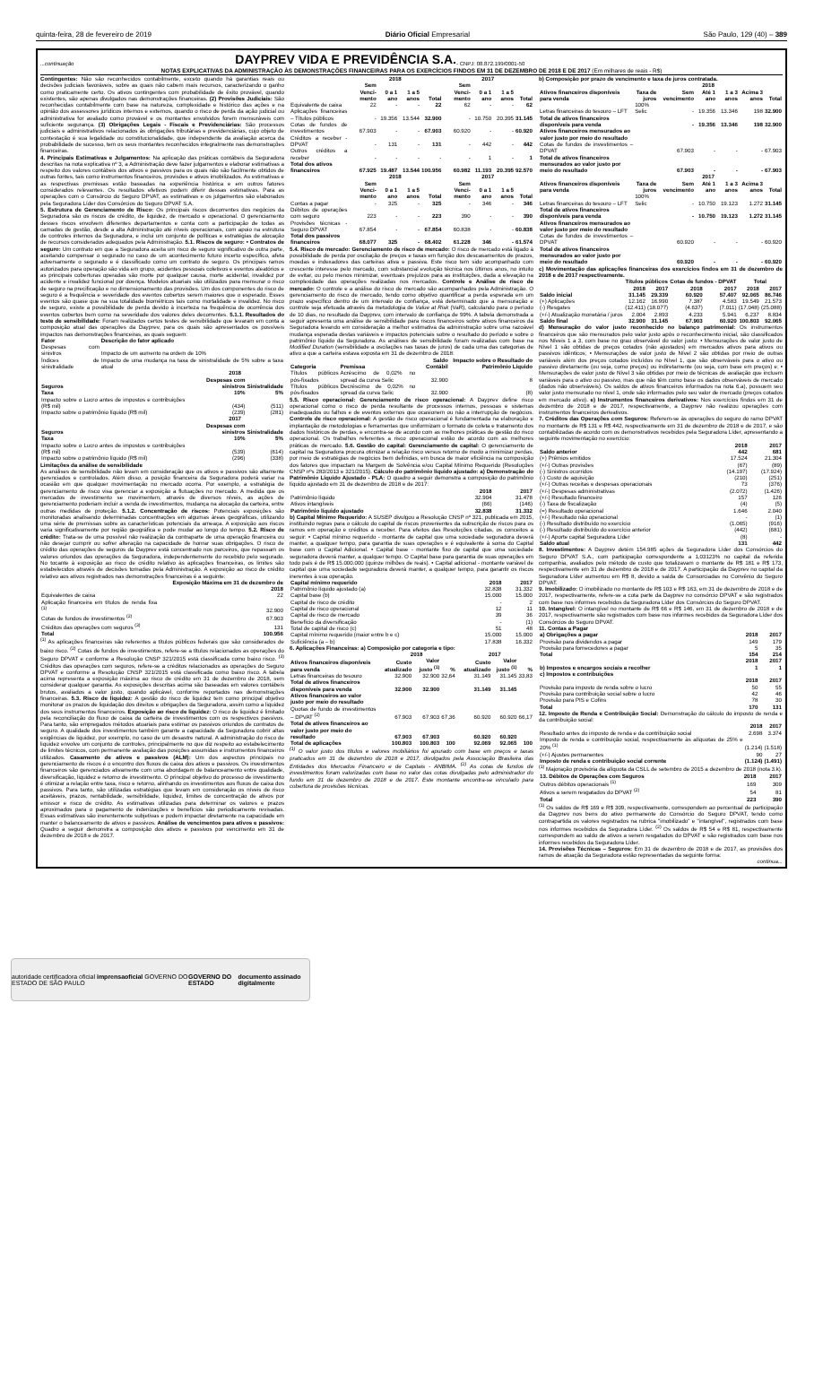quinta-feira, 28 de fevereiro de 2019 Diário Oficial Empresarial São Paulo, 129 (40) – 389
...continuação
DAYPREV VIDA E PREVIDÊNCIA S.A.
- CNPJ: 08.872.199/0001-50
NOTAS EXPLICATIVAS DA ADMINISTRAÇÃO ÀS DEMONSTRAÇÕES FINANCEIRAS PARA OS EXERCÍCIOS FINDOS EM 31 DE DEZEMBRO DE 2018 E DE 2017 (Em milhares de reais - R$)
Contingentes: Não são reconhecidos contabilmente, exceto quando há garantias reais ou decisões judiciais favoráveis, sobre as quais não cabem mais recursos, caracterizando o ganho como praticamente certo. Os ativos contingentes com probabilidade de êxito provável, quando existentes, são apenas divulgados nas demonstrações financeiras. (2) Provisões Judiciais: São reconhecidas contabilmente com base na natureza, complexidade e histórico das ações e na opinião dos assessores jurídicos internos e externos, quando o risco de perda da ação judicial ou administrativa for avaliado como provável e os montantes envolvidos forem mensuráveis com suficiente segurança. (3) Obrigações Legais - Fiscais e Previdenciárias: São processos judiciais e administrativos relacionados às obrigações tributárias e previdenciárias, cujo objeto de contestação é sua legalidade ou constitucionalidade, que independente da avaliação acerca da probabilidade de sucesso, tem os seus montantes reconhecidos integralmente nas demonstrações financeiras.
4. Principais Estimativas e Julgamentos: Na aplicação das práticas contábeis da Seguradora descritas na nota explicativa nº 3, a Administração deve fazer julgamentos e elaborar estimativas a respeito dos valores contábeis dos ativos e passivos para os quais não são facilmente obtidos de outras fontes, tais como instrumentos financeiros, provisões e ativos imobilizados. As estimativas e as respectivas premissas estão baseadas na experiência histórica e em outros fatores considerados relevantes. Os resultados efetivos podem diferir dessas estimativas. Para as operações com o Consórcio do Seguro DPVAT, as estimativas e os julgamentos são elaborados pela Seguradora Líder dos Consórcios do Seguro DPVAT S.A.
5. Estrutura de Gerenciamento de Risco: Os principais riscos decorrentes dos negócios da Seguradora são os riscos de crédito, de liquidez, de mercado e operacional. O gerenciamento desses riscos envolvem diferentes departamentos e conta com a participação de todas as camadas de gestão, desde a alta Administração até níveis operacionais, com apoio na estrutura de controles internos da Seguradora, e inclui um conjunto de políticas e estratégias de alocação de recursos considerados adequados pela Administração. 5.1. Riscos de seguro: • Contratos de seguro: Um contrato em que a Seguradora aceita um risco de seguro significativo de outra parte, aceitando compensar o segurado no caso de um acontecimento futuro incerto específico, afeta adversamente o segurado e é classificado como um contrato de seguro. Os principais ramos autorizados para operação são vida em grupo, acidentes pessoais coletivos e eventos aleatórios e as principais coberturas operadas são morte por qualquer causa, morte acidental, invalidez por acidente e invalidez funcional por doença. Modelos atuariais são utilizados para mensurar o risco de seguro na precificação e no dimensionamento das provisões. Um dos componentes do risco de seguro é a frequência e severidade dos eventos cobertos serem maiores que o esperado. Esses eventos são quase que na sua totalidade biométricos tais como mortalidade e invalidez. No risco de seguro, existe a possibilidade de perda devido à incerteza na frequência de ocorrência dos eventos cobertos bem como na severidade dos valores deles decorrentes. 5.1.1. Resultados do teste de sensibilidade: Foram realizados certos testes de sensibilidade que levaram em conta a composição atual das operações da Dayprev, para os quais são apresentados os possíveis impactos nas demonstrações financeiras, as quais seguem:
| Fator | Descrição do fator aplicado |
| --- | --- |
| Despesas com sinistros | Impacto de um aumento na ordem de 10% |
| Índices de sinistralidade | Impacto de uma mudança na taxa de sinistralidade de 5% sobre a taxa atual |
| | 2018 | |
| --- | --- | --- |
| Seguros | Despesas com sinistros | Sinistralidade |
| Taxa | 10% | 5% |
| Impacto sobre o Lucro antes de impostos e contribuições (R$ mil) | (434) | (511) |
| Impacto sobre o patrimônio líquido (R$ mil) | (239) | (281) |
| | 2017 | |
| Seguros | Despesas com sinistros | Sinistralidade |
| Taxa | 10% | 5% |
| Impacto sobre o Lucro antes de impostos e contribuições (R$ mil) | (539) | (614) |
| Impacto sobre o patrimônio líquido (R$ mil) | (296) | (338) |
Limitações da análise de sensibilidade
As análises de sensibilidade não levam em consideração que os ativos e passivos são altamente gerenciados e controlados. Além disso, a posição financeira da Seguradora poderá variar na ocasião em que qualquer movimentação no mercado ocorra. Por exemplo, a estratégia de gerenciamento de risco visa gerenciar a exposição a flutuações no mercado. A medida que os mercados de investimento se movimentem, através de diversos níveis, as ações de gerenciamento poderiam incluir a venda de investimentos, mudança na alocação da carteira, entre outras medidas de proteção. 5.1.2. Concentração de riscos: Potenciais exposições são monitoradas analisando determinadas concentrações em algumas áreas geográficas, utilizando uma série de premissas sobre as características potenciais da ameaça. A exposição aos riscos varia significativamente por região geográfica e pode mudar ao longo do tempo. 5.2. Risco de crédito: Trata-se de uma possível não realização da contraparte de uma operação financeira ou não desejar cumprir ou sofrer alteração na capacidade de honrar suas obrigações. O risco de crédito das operações de seguros da Dayprev está concentrado nos parceiros, que repassam os valores oriundos das operações da Seguradora, independentemente do recebido pelo segurado. No tocante à exposição ao risco de crédito relativo às aplicações financeiras, os limites são estabelecidos através de decisões tomadas pela Administração. A exposição ao risco de crédito relativo aos ativos registrados nas demonstrações financeiras é a seguinte:
| | Exposição Máxima em 31 de dezembro de 2018 |
| --- | --- |
| Equivalentes de caixa | 22 |
| Aplicação financeira em títulos de renda fixa <sup>(1)</sup> | 32.900 |
| Cotas de fundos de investimentos <sup>(2)</sup> | 67.903 |
| Créditos das operações com seguros <sup>(3)</sup> | 131 |
| Total | 100.956 |
<sup>(1)</sup> As aplicações financeiras são referentes a títulos públicos federais que são considerados de baixo risco. <sup>(2)</sup> Cotas de fundos de investimentos, refere-se a títulos relacionados as operações do Seguro DPVAT e conforme a Resolução CNSP 321/2015 está classificada como baixo risco. <sup>(3)</sup> Créditos das operações com seguros, refere-se a créditos relacionados as operações do Seguro DPVAT e conforme a Resolução CNSP 321/2015 está classificada como baixo risco. A tabela acima representa a exposição máxima ao risco de crédito em 31 de dezembro de 2018, sem considerar qualquer garantia. As exposições descritas acima são baseadas em valores contábeis brutos, avaliados a valor justo, quando aplicável, conforme reportados nas demonstrações financeiras. 5.3. Risco de liquidez: A gestão do risco de liquidez tem como principal objetivo monitorar os prazos de liquidação dos direitos e obrigações da Seguradora, assim como a liquidez dos seus instrumentos financeiros. Exposição ao risco de liquidez: O risco de liquidez é limitado pela reconciliação do fluxo de caixa da carteira de investimentos com os respectivos passivos. Para tanto, são empregados métodos atuariais para estimar os passivos oriundos de contratos de seguro. A qualidade dos investimentos também garante a capacidade da Seguradora cobrir altas exigências de liquidez, por exemplo, no caso de um desastre natural. A administração do risco de liquidez envolve um conjunto de controles, principalmente no que diz respeito ao estabelecimento de limites técnicos, com permanente avaliação das posições assumidas e instrumentos financeiros utilizados. Casamento de ativos e passivos (ALM): Um dos aspectos principais no gerenciamento de riscos é o encontro dos fluxos de caixa dos ativos e passivos. Os investimentos financeiros são gerenciados ativamente com uma abordagem de balanceamento entre qualidade, diversificação, liquidez e retorno de investimento. O principal objetivo do processo de investimento é otimizar a relação entre taxa, risco e retorno, alinhando os investimentos aos fluxos de caixa dos passivos. Para tanto, são utilizadas estratégias que levam em consideração os níveis de risco aceitáveis, prazos, rentabilidade, sensibilidade, liquidez, limites de concentração de ativos por emissor e risco de crédito. As estimativas utilizadas para determinar os valores e prazos aproximados para o pagamento de indenizações e benefícios são periodicamente revisadas. Essas estimativas são inerentemente subjetivas e podem impactar diretamente na capacidade em manter o balanceamento de ativos e passivos. Análise de vencimentos para ativos e passivos: Quadro a seguir demonstra a composição dos ativos e passivos por vencimento em 31 de dezembro de 2018 e de 2017.
| | 2018 | | | | 2017 | | | |
| --- | --- | --- | --- | --- | --- | --- | --- | --- |
| | Sem Venci-mento | 0 a 1 ano | 1 a 5 anos | Total | Sem Venci-mento | 0 a 1 ano | 1 a 5 anos | Total |
| Equivalente de caixa | 22 | - | - | 22 | 62 | - | - | 62 |
| Aplicações financeiras – Títulos públicos | - | 19.356 | 13.544 | 32.900 | - | 10.750 | 20.395 | 31.145 |
| Cotas de fundos de investimentos | 67.903 | - | - | 67.903 | 60.920 | - | - | 60.920 |
| Créditos a receber - DPVAT | - | 131 | - | 131 | - | 442 | - | 442 |
| Outros créditos a receber | - | - | - | - | - | 1 | - | 1 |
| Total dos ativos financeiros | 67.925 | 19.487 | 13.544 | 100.956 | 60.982 | 11.193 | 20.395 | 92.570 |
| | 2018 | | | | 2017 | | | |
| | Sem Venci-mento | 0 a 1 ano | 1 a 5 anos | Total | Sem Venci-mento | 0 a 1 ano | 1 a 5 anos | Total |
| Contas a pagar | - | 325 | - | 325 | - | 346 | - | 346 |
| Débitos de operações com seguro | 223 | - | - | 223 | 390 | - | - | 390 |
| Provisões técnicas - Seguro DPVAT | 67.854 | - | - | 67.854 | 60.838 | - | - | 60.838 |
| Total dos passivos financeiros | 68.077 | 325 | - | 68.402 | 61.228 | 346 | - | 61.574 |
5.4. Risco de mercado: Gerenciamento de risco de mercado: O risco de mercado está ligado à possibilidade de perda por oscilação de preços e taxas em função dos descasamentos de prazos, moedas e indexadores das carteiras ativa e passiva. Este risco tem sido acompanhado com crescente interesse pelo mercado, com substancial evolução técnica nos últimos anos, no intuito de evitar, ou pelo menos minimizar, eventuais prejuízos para as instituições, dada a elevação na complexidade das operações realizadas nos mercados. Controle e Análise de risco de mercado: O controle e a análise do risco de mercado são acompanhados pela Administração. O gerenciamento do risco de mercado, tendo como objetivo quantificar a perda esperada em um prazo específico dentro de um intervalo de confiança, está determinado que a mensuração e controle seja efetuada através da metodologia de Value at Risk (VaR), calculando para o período de 10 dias, no resultado da Dayprev, com intervalo de confiança de 99%. A tabela demonstrada a seguir apresenta uma análise de sensibilidade para riscos financeiros sobre ativos financeiros da Seguradora levando em consideração a melhor estimativa da administração sobre uma razoável mudança esperada destas variáveis e impactos potenciais sobre o resultado do período e sobre o patrimônio líquido da Seguradora. As análises de sensibilidade foram realizadas com base na Modified Duration (sensibilidade a oscilações nas taxas de juros) de cada uma das categorias de ativo a que a carteira estava exposta em 31 de dezembro de 2018:
| Categoria | Premissa | Saldo Contábil | Impacto sobre o Resultado do Patrimônio Líquido |
| --- | --- | --- | --- |
| Títulos públicos pós-fixados | Acréscimo de 0,02% no spread da curva Selic | 32.900 | 8 |
| Títulos públicos pós-fixados | Decréscimo de 0,02% no spread da curva Selic | 32.900 | (8) |
5.5. Risco operacional: Gerenciamento de risco operacional: A Dayprev define risco operacional como o risco de perda resultante de processos internos, pessoas e sistemas inadequados ou falhos e de eventos externos que ocasionem ou não a interrupção de negócios. Controle de risco operacional: A gestão de risco operacional é fundamentada na elaboração e implantação de metodologias e ferramentas que uniformizam o formato de coleta e tratamento dos dados históricos de perdas, e encontra-se de acordo com as melhores práticas de gestão do risco operacional. Os trabalhos referentes a risco operacional estão de acordo com as melhores práticas de mercado. 5.6. Gestão do capital: Gerenciamento de capital: O gerenciamento de capital na Seguradora procura otimizar a relação risco versus retorno de modo a minimizar perdas, por meio de estratégias de negócios bem definidas, em busca de maior eficiência na composição dos fatores que impactam na Margem de Solvência e/ou Capital Mínimo Requerido (Resoluções CNSP nºs 283/2013 e 321/2015). Cálculo do patrimônio líquido ajustado: a) Demonstração do Patrimônio Líquido Ajustado - PLA: O quadro a seguir demonstra a composição do patrimônio líquido ajustado em 31 de dezembro de 2018 e de 2017:
| | 2018 | 2017 |
| --- | --- | --- |
| Patrimônio líquido | 32.904 | 31.478 |
| Ativos intangíveis | (66) | (146) |
| Patrimônio líquido ajustado | 32.838 | 31.332 |
b) Capital Mínimo Requerido: A SUSEP divulgou a Resolução CNSP nº 321, publicada em 2015, instituindo regras para o cálculo do capital de riscos provenientes da subscrição de riscos para os ramos em operação e créditos a receber. Para efeitos das Resoluções citadas, os conceitos a seguir: • Capital mínimo requerido - montante de capital que uma sociedade seguradora deverá manter, a qualquer tempo, para garantia de suas operações e é equivalente à soma do Capital base com o Capital Adicional. • Capital base - montante fixo de capital que uma sociedade seguradora deverá manter, a qualquer tempo. O Capital base para garantia de suas operações em todo país é de R$ 15.000.000 (quinze milhões de reais). • Capital adicional - montante variável de capital que uma sociedade seguradora deverá manter, a qualquer tempo, para garantir os riscos inerentes à sua operação.
| Capital mínimo requerido | 2018 | 2017 |
| --- | --- | --- |
| Patrimônio líquido ajustado (a) | 32.838 | 31.332 |
| Capital base (b) | 15.000 | 15.000 |
| Capital de risco de crédito | - | 2 |
| Capital de risco operacional | 12 | 11 |
| Capital de risco de mercado | 39 | 36 |
| Benefício da diversificação | - | (1) |
| Total de capital de risco (c) | 51 | 48 |
| Capital mínimo requerido (maior entre b e c) | 15.000 | 15.000 |
| Suficiência (a – b) | 17.838 | 16.332 |
6. Aplicações Financeiras: a) Composição por categoria e tipo:
| | 2018 | | | 2017 | | |
| --- | --- | --- | --- | --- | --- | --- |
| Ativos financeiros disponíveis para venda | Custo atualizado | Valor justo <sup>(1)</sup> | % | Custo atualizado | Valor justo <sup>(1)</sup> | % |
| Letras financeiras do tesouro | 32.900 | 32.900 | 32,64 | 31.149 | 31.145 | 33,83 |
| Total de ativos financeiros disponíveis para venda | 32.900 | 32.900 | | 31.149 | 31.145 | |
| Ativos financeiros ao valor justo por meio do resultado | | | | | | |
| Quotas de fundo de investimentos – DPVAT <sup>(2)</sup> | 67.903 | 67.903 | 67,36 | 60.920 | 60.920 | 66,17 |
| Total de ativos financeiros ao valor justo por meio do resultado | 67.903 | 67.903 | | 60.920 | 60.920 | |
| Total de aplicações | 100.803 | 100.803 | 100 | 92.069 | 92.065 | 100 |
<sup>(1)</sup> O valor justo dos títulos e valores mobiliários foi apurado com base em preços e taxas praticados em 31 de dezembro de 2018 e 2017, divulgados pela Associação Brasileira das Entidades dos Mercados Financeiro e de Capitais - ANBIMA. <sup>(2)</sup> As cotas de fundos de investimentos foram valorizadas com base no valor das cotas divulgadas pelo administrador do fundo em 31 de dezembro de 2018 e de 2017. Este montante encontra-se vinculado para cobertura de provisões técnicas.
b) Composição por prazo de vencimento e taxa de juros contratada.
| | 2018 | | | | | |
| --- | --- | --- | --- | --- | --- | --- |
| Ativos financeiros disponíveis para venda | Taxa de juros | Sem vencimento | Até 1 ano | 1 a 3 anos | Acima 3 anos | Total |
| Letras financeiras do tesouro – LFT | 100% Selic | - | 19.356 | 13.346 | 198 | 32.900 |
| Total de ativos financeiros disponíveis para venda | | - | 19.356 | 13.346 | 198 | 32.900 |
| Ativos financeiros mensurados ao valor justo por meio do resultado | | | | | | |
| Cotas de fundos de investimentos – DPVAT | | 67.903 | - | - | - | 67.903 |
| Total de ativos financeiros mensurados ao valor justo por meio do resultado | | 67.903 | - | - | - | 67.903 |
| | 2017 | | | | | |
| Ativos financeiros disponíveis para venda | Taxa de juros | Sem vencimento | Até 1 ano | 1 a 3 anos | Acima 3 anos | Total |
| Letras financeiras do tesouro – LFT | 100% Selic | - | 10.750 | 19.123 | 1.272 | 31.145 |
| Total de ativos financeiros disponíveis para venda | | - | 10.750 | 19.123 | 1.272 | 31.145 |
| Ativos financeiros mensurados ao valor justo por meio do resultado | | | | | | |
| Cotas de fundos de investimentos – DPVAT | | 60.920 | - | - | - | 60.920 |
| Total de ativos financeiros mensurados ao valor justo por meio do resultado | | 60.920 | - | - | - | 60.920 |
c) Movimentação das aplicações financeiras dos exercícios findos em 31 de dezembro de 2018 e de 2017 respectivamente.
| | Títulos públicos | | Cotas de fundos - DPVAT | | Total | |
| --- | --- | --- | --- | --- | --- | --- |
| | 2018 | 2017 | 2018 | 2017 | 2018 | 2017 |
| Saldo inicial | 31.145 | 29.339 | 60.920 | 57.407 | 92.065 | 86.746 |
| (+) Aplicações | 12.162 | 16.990 | 7.387 | 4.583 | 19.549 | 21.573 |
| (-) Resgates | (12.411) | (18.077) | (4.637) | (7.011) | (17.048) | (25.088) |
| (+/-) Atualização monetária / juros | 2.004 | 2.893 | 4.233 | 5.941 | 6.237 | 8.834 |
| Saldo final | 32.900 | 31.145 | 67.903 | 60.920 | 100.803 | 92.065 |
d) Mensuração do valor justo reconhecido no balanço patrimonial: Os instrumentos financeiros que são mensurados pelo valor justo após o reconhecimento inicial, são classificados nos Níveis 1 a 3, com base no grau observável do valor justo: • Mensurações de valor justo de Nível 1 são obtidas de preços cotados (não ajustados) em mercados ativos para ativos ou passivos idênticos; • Mensurações de valor justo de Nível 2 são obtidas por meio de outras variáveis além dos preços cotados incluídos no Nível 1, que são observáveis para o ativo ou passivo diretamente (ou seja, como preços) ou indiretamente (ou seja, com base em preços) e; • Mensurações de valor justo de Nível 3 são obtidas por meio de técnicas de avaliação que incluem variáveis para o ativo ou passivo, mas que não têm como base os dados observáveis de mercado (dados não observáveis). Os saldos de ativos financeiros informados na nota 6.a), possuem seu valor justo mensurado no nível 1, onde são informados pelo seu valor de mercado (preços cotados em mercado ativo). e) Instrumentos financeiros derivativos: Nos exercícios findos em 31 de dezembro de 2018 e de 2017, respectivamente, a Dayprev não realizou operações com instrumentos financeiros derivativos.
7. Créditos das Operações com Seguros: Referem-se às operações do seguro do ramo DPVAT no montante de R$ 131 e R$ 442, respectivamente em 31 de dezembro de 2018 e de 2017, e são contabilizadas de acordo com os demonstrativos recebidos pela Seguradora Líder, apresentando a seguinte movimentação no exercício:
| | 2018 | 2017 |
| --- | --- | --- |
| Saldo anterior | 442 | 681 |
| (+) Prêmios emitidos | 17.524 | 21.304 |
| (+/-) Outras provisões | (67) | (89) |
| (-) Sinistros ocorridos | (14.197) | (17.924) |
| (-) Custo de aquisição | (210) | (251) |
| (+/-) Outras receitas e despesas operacionais | 73 | (376) |
| (+/-) Despesas administrativas | (2.072) | (1.426) |
| (+/-) Resultado financeiro | 157 | 126 |
| (-) Taxa de fiscalização | (4) | (5) |
| (=) Resultado operacional | 1.646 | 2.040 |
| (+/-) Resultado não operacional | - | (1) |
| (-) Resultado distribuído no exercício | (1.065) | (916) |
| (-) Resultado distribuído do exercício anterior | (442) | (681) |
| (+/-) Aporte capital Seguradora Líder | (8) | - |
| Saldo atual | 131 | 442 |
8. Investimentos: A Dayprev detém 154.985 ações da Seguradora Líder dos Consórcios do Seguro DPVAT S.A., com participação correspondente a 1,03123% no capital da referida companhia, avaliados pelo método de custo que totalizavam o montante de R$ 181 e R$ 173, respectivamente em 31 de dezembro de 2018 e de 2017. A participação da Dayprev no capital da Seguradora Líder aumentou em R$ 8, devido a saída de Consorciadas no Convênio do Seguro DPVAT.
9. Imobilizado: O imobilizado no montante de R$ 103 e R$ 163, em 31 de dezembro de 2018 e de 2017, respectivamente, refere-se a cota parte da Dayprev no consórcio DPVAT e são registrados com base nos informes recebidos da Seguradora Líder dos Consórcios do Seguro DPVAT.
10. Intangível: O intangível no montante de R$ 66 e R$ 146, em 31 de dezembro de 2018 e de 2017, respectivamente são registrados com base nos informes recebidos da Seguradora Líder dos Consórcios do Seguro DPVAT.
11. Contas a Pagar
| a) Obrigações a pagar | 2018 | 2017 |
| --- | --- | --- |
| Provisão para dividendos a pagar | 149 | 179 |
| Provisão para fornecedores a pagar | 5 | 35 |
| Total | 154 | 214 |
| | 2018 | 2017 |
| b) Impostos e encargos sociais a recolher | 1 | 1 |
| c) Impostos e contribuições | | |
| | 2018 | 2017 |
| Provisão para imposto de renda sobre o lucro | 50 | 55 |
| Provisão para contribuição social sobre o lucro | 42 | 46 |
| Provisão para PIS e Cofins | 78 | 30 |
| Total | 170 | 131 |
12. Imposto de Renda e Contribuição Social: Demonstração do cálculo do imposto de renda e da contribuição social:
| | 2018 | 2017 |
| --- | --- | --- |
| Resultado antes do imposto de renda e da contribuição social | 2.698 | 3.374 |
| Imposto de renda e contribuição social, respectivamente às alíquotas de 25% e 20% <sup>(1)</sup> | (1.214) | (1.518) |
| (+/-) Ajustes permanentes | 90 | 27 |
| Imposto de renda e contribuição social corrente | (1.124) | (1.491) |
<sup>(1)</sup> Majoração provisória da alíquota da CSLL de setembro de 2015 a dezembro de 2018 (nota 3.k).
| 13. Débitos de Operações com Seguros | 2018 | 2017 |
| --- | --- | --- |
| Outros débitos operacionais <sup>(1)</sup> | 169 | 309 |
| Ativos a serem resgatados do DPVAT <sup>(2)</sup> | 54 | 81 |
| Total | 223 | 390 |
<sup>(1)</sup> Os saldos de R$ 169 e R$ 309, respectivamente, correspondem ao percentual de participação da Dayprev nos bens do ativo permanente do Consórcio do Seguro DPVAT, tendo como contrapartida os valores registrados na rubrica "imobilizado" e "intangível", registrados com base nos informes recebidos da Seguradora Líder. <sup>(2)</sup> Os saldos de R$ 54 e R$ 81, respectivamente correspondem ao saldo de ativos a serem resgatados do DPVAT e são registrados com base nos informes recebidos da Seguradora Líder.
14. Provisões Técnicas – Seguros: Em 31 de dezembro de 2018 e de 2017, as provisões dos ramos de atuação da Seguradora estão representadas da seguinte forma:
continua...
autoridade certificadora oficial imprensaoficial GOVERNO DO ESTADO DE SÃO PAULO GOVERNO DO ESTADO documento assinado digitalmente